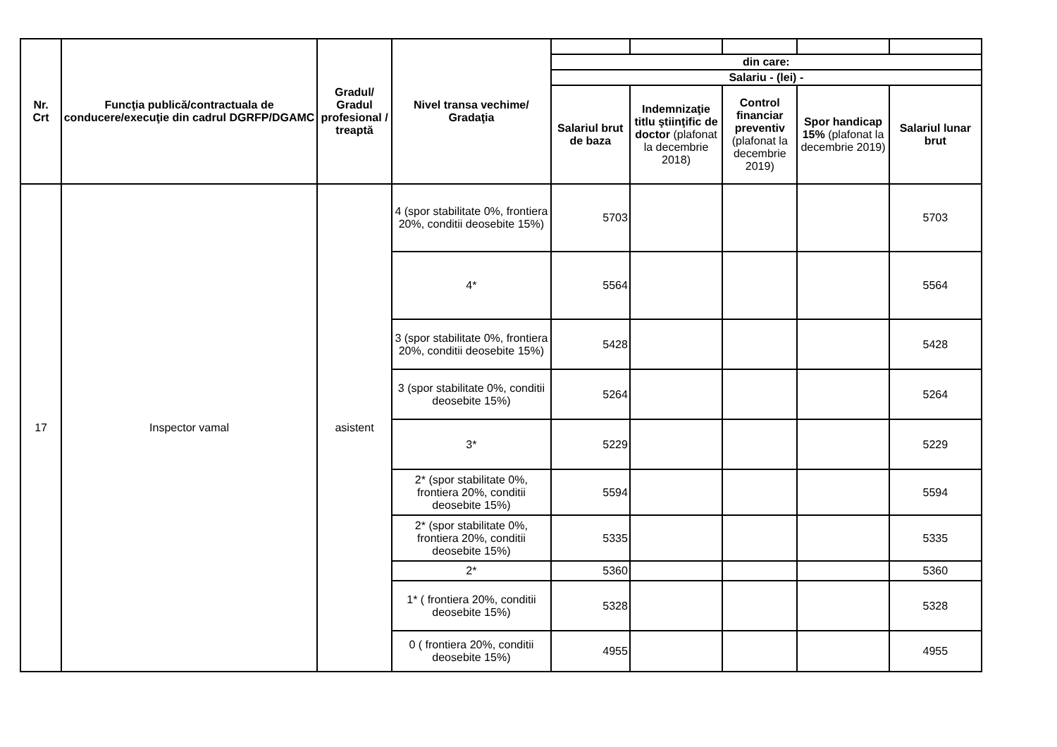| Nr. Crt | Funcţia publică/contractuala de conducere/execuţie din cadrul DGRFP/DGAMC | Gradul/ Gradul profesional / treaptă | Nivel transa vechime/ Gradaţia | | | | | |
| | | | | din care: | | | | |
| | | | | Salariu - (lei) - | | | | |
| | | | | Salariul brut de baza | Indemnizaţie titlu ştiinţific de doctor (plafonat la decembrie 2018) | Control financiar preventiv (plafonat la decembrie 2019) | Spor handicap 15% (plafonat la decembrie 2019) | Salariul lunar brut |
| 17 | Inspector vamal | asistent | 4 (spor stabilitate 0%, frontiera 20%, conditii deosebite 15%) | 5703 | | | | 5703 |
| | | | 4* | 5564 | | | | 5564 |
| | | | 3 (spor stabilitate 0%, frontiera 20%, conditii deosebite 15%) | 5428 | | | | 5428 |
| | | | 3 (spor stabilitate 0%, conditii deosebite 15%) | 5264 | | | | 5264 |
| | | | 3* | 5229 | | | | 5229 |
| | | | 2* (spor stabilitate 0%, frontiera 20%, conditii deosebite 15%) | 5594 | | | | 5594 |
| | | | 2* (spor stabilitate 0%, frontiera 20%, conditii deosebite 15%) | 5335 | | | | 5335 |
| | | | 2* | 5360 | | | | 5360 |
| | | | 1* ( frontiera 20%, conditii deosebite 15%) | 5328 | | | | 5328 |
| | | | 0 ( frontiera 20%, conditii deosebite 15%) | 4955 | | | | 4955 |